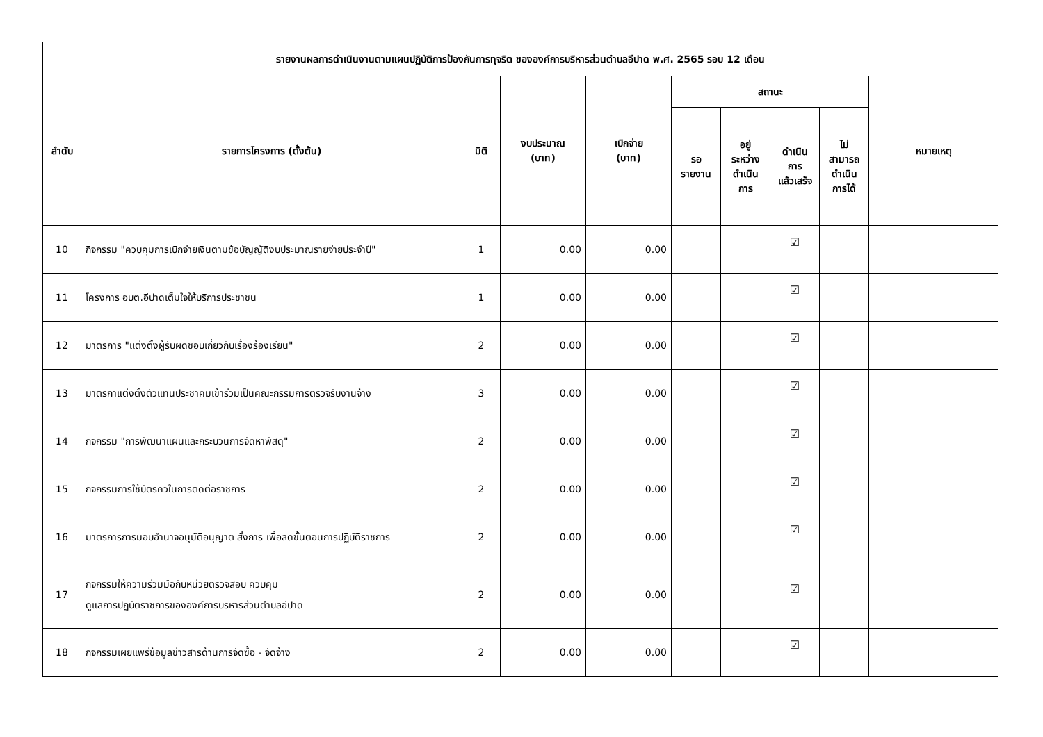| รายงานผลการดำเนินงานตามแผนปฏิบัติการป้องกันการทุจริต ขององค์การบริหารส่วนตำบลอีปาด พ.ศ. 2565 รอบ 12 เดือน | | | | | | | | | |
| --- | --- | --- | --- | --- | --- | --- | --- | --- | --- |
| ลำดับ | รายการโครงการ (ตั้งต้น) | มิติ | งบประมาณ (บาท) | เบิกจ่าย (บาท) | สถานะ | | | | หมายเหตุ |
| | | | | | รอ รายงาน | อยู่ ระหว่าง ดำเนิน การ | ดำเนิน การ แล้วเสร็จ | ไม่ สามารถ ดำเนิน การได้ | |
| 10 | กิจกรรม "ควบคุมการเบิกจ่ายเงินตามข้อบัญญัติงบประมาณรายจ่ายประจำปี" | 1 | 0.00 | 0.00 | | | ☑ | | |
| 11 | โครงการ อบต.อีปาดเต็มใจให้บริการประชาชน | 1 | 0.00 | 0.00 | | | ☑ | | |
| 12 | มาตรการ "แต่งตั้งผู้รับผิดชอบเกี่ยวกับเรื่องร้องเรียน" | 2 | 0.00 | 0.00 | | | ☑ | | |
| 13 | มาตรกาแต่งตั้งตัวแทนประชาคมเข้าร่วมเป็นคณะกรรมการตรวจรับงานจ้าง | 3 | 0.00 | 0.00 | | | ☑ | | |
| 14 | กิจกรรม "การพัฒนาแผนและกระบวนการจัดหาพัสดุ" | 2 | 0.00 | 0.00 | | | ☑ | | |
| 15 | กิจกรรมการใช้บัตรคิวในการติดต่อราชการ | 2 | 0.00 | 0.00 | | | ☑ | | |
| 16 | มาตรการการมอบอำนาจอนุมัติอนุญาต สั่งการ เพื่อลดขั้นตอนการปฏิบัติราชการ | 2 | 0.00 | 0.00 | | | ☑ | | |
| 17 | กิจกรรมให้ความร่วมมือกับหน่วยตรวจสอบ ควบคุม ดูแลการปฏิบัติราชการขององค์การบริหารส่วนตำบลอีปาด | 2 | 0.00 | 0.00 | | | ☑ | | |
| 18 | กิจกรรมเผยแพร่ข้อมูลข่าวสารด้านการจัดซื้อ - จัดจ้าง | 2 | 0.00 | 0.00 | | | ☑ | | |